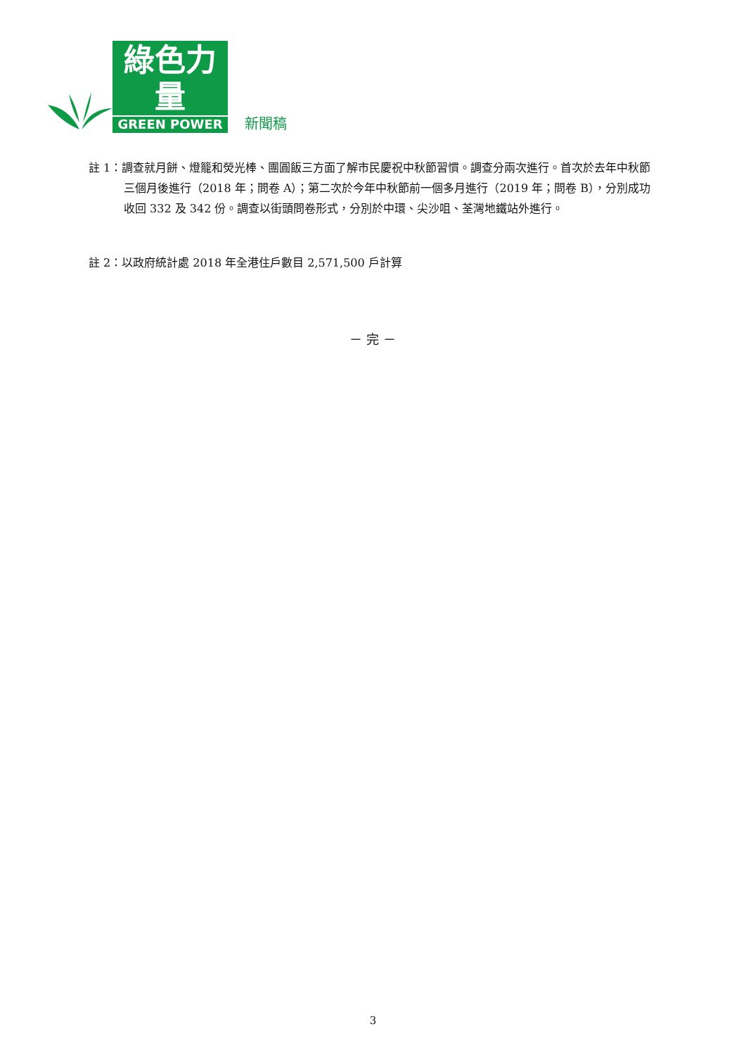綠色力量
GREEN POWER
新聞稿
註 1：調查就月餅、燈籠和熒光棒、團圓飯三方面了解市民慶祝中秋節習慣。調查分兩次進行。首次於去年中秋節三個月後進行（2018 年；問卷 A）；第二次於今年中秋節前一個多月進行（2019 年；問卷 B），分別成功收回 332 及 342 份。調查以街頭問卷形式，分別於中環、尖沙咀、荃灣地鐵站外進行。
註 2：以政府統計處 2018 年全港住戶數目 2,571,500 戶計算
－ 完 －
3